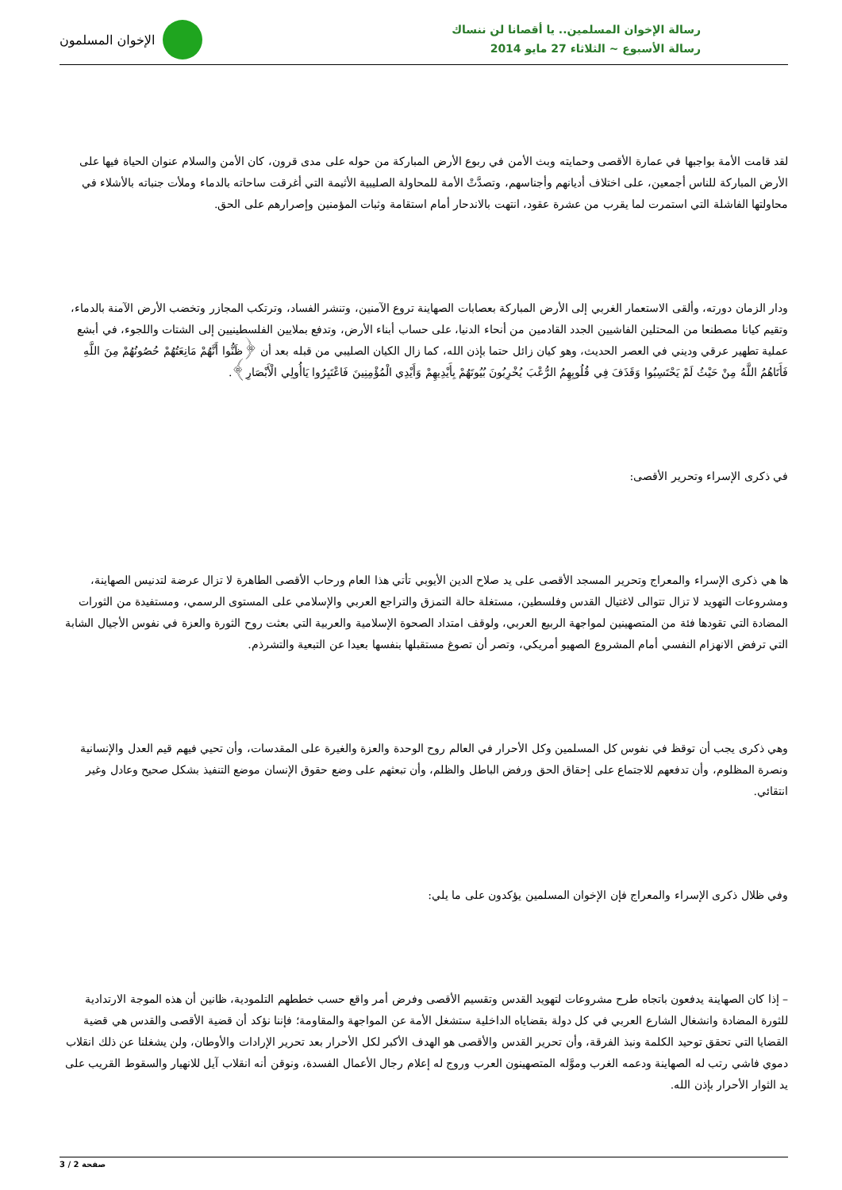رسالة الإخوان المسلمين.. يا أقصانا لن ننساك
رسالة الأسبوع ~ الثلاثاء 27 مايو 2014
الإخوان المسلمون
لقد قامت الأمة بواجبها في عمارة الأقصى وحمايته وبث الأمن في ربوع الأرض المباركة من حوله على مدى قرون، كان الأمن والسلام عنوان الحياة فيها على الأرض المباركة للناس أجمعين، على اختلاف أديانهم وأجناسهم، وتصدَّتْ الأمة للمحاولة الصليبية الأثيمة التي أغرقت ساحاته بالدماء وملأت جنباته بالأشلاء في محاولتها الفاشلة التي استمرت لما يقرب من عشرة عقود، انتهت بالاندحار أمام استقامة وثبات المؤمنين وإصرارهم على الحق.
ودار الزمان دورته، وألقى الاستعمار الغربي إلى الأرض المباركة بعصابات الصهاينة تروع الآمنين، وتنشر الفساد، وترتكب المجازر وتخضب الأرض الآمنة بالدماء، وتقيم كيانا مصطنعا من المحتلين الفاشيين الجدد القادمين من أنحاء الدنيا، على حساب أبناء الأرض، وتدفع بملايين الفلسطينيين إلى الشتات واللجوء، في أبشع عملية تطهير عرقي وديني في العصر الحديث، وهو كيان زائل حتما بإذن الله، كما زال الكيان الصليبي من قبله بعد أن ﴿ظَنُّوا أَنَّهُمْ مَانِعَتُهُمْ حُصُونُهُمْ مِنَ اللَّهِ فَأَتَاهُمُ اللَّهُ مِنْ حَيْثُ لَمْ يَحْتَسِبُوا وَقَذَفَ فِي قُلُوبِهِمُ الرُّعْبَ يُخْرِبُونَ بُيُوتَهُمْ بِأَيْدِيهِمْ وَأَيْدِي الْمُؤْمِنِينَ فَاعْتَبِرُوا يَاأُولِي الْأَبْصَارِ﴾.
في ذكرى الإسراء وتحرير الأقصى:
ها هي ذكرى الإسراء والمعراج وتحرير المسجد الأقصى على يد صلاح الدين الأيوبي تأتي هذا العام ورحاب الأقصى الطاهرة لا تزال عرضة لتدنيس الصهاينة، ومشروعات التهويد لا تزال تتوالى لاغتيال القدس وفلسطين، مستغلة حالة التمزق والتراجع العربي والإسلامي على المستوى الرسمي، ومستفيدة من الثورات المضادة التي تقودها فئة من المتصهينين لمواجهة الربيع العربي، ولوقف امتداد الصحوة الإسلامية والعربية التي بعثت روح الثورة والعزة في نفوس الأجيال الشابة التي ترفض الانهزام النفسي أمام المشروع الصهيو أمريكي، وتصر أن تصوغ مستقبلها بنفسها بعيدا عن التبعية والتشرذم.
وهي ذكرى يجب أن توقظ في نفوس كل المسلمين وكل الأحرار في العالم روح الوحدة والعزة والغيرة على المقدسات، وأن تحيي فيهم قيم العدل والإنسانية ونصرة المظلوم، وأن تدفعهم للاجتماع على إحقاق الحق ورفض الباطل والظلم، وأن تبعثهم على وضع حقوق الإنسان موضع التنفيذ بشكل صحيح وعادل وغير انتقائي.
وفي ظلال ذكرى الإسراء والمعراج فإن الإخوان المسلمين يؤكدون على ما يلي:
– إذا كان الصهاينة يدفعون باتجاه طرح مشروعات لتهويد القدس وتقسيم الأقصى وفرض أمر واقع حسب خططهم التلمودية، ظانين أن هذه الموجة الارتدادية للثورة المضادة وانشغال الشارع العربي في كل دولة بقضاياه الداخلية ستشغل الأمة عن المواجهة والمقاومة؛ فإننا نؤكد أن قضية الأقصى والقدس هي قضية القضايا التي تحقق توحيد الكلمة ونبذ الفرقة، وأن تحرير القدس والأقصى هو الهدف الأكبر لكل الأحرار بعد تحرير الإرادات والأوطان، ولن يشغلنا عن ذلك انقلاب دموي فاشي رتب له الصهاينة ودعمه الغرب وموَّله المتصهينون العرب وروج له إعلام رجال الأعمال الفسدة، ونوقن أنه انقلاب آيل للانهيار والسقوط القريب على يد الثوار الأحرار بإذن الله.
صفحة 2 / 3